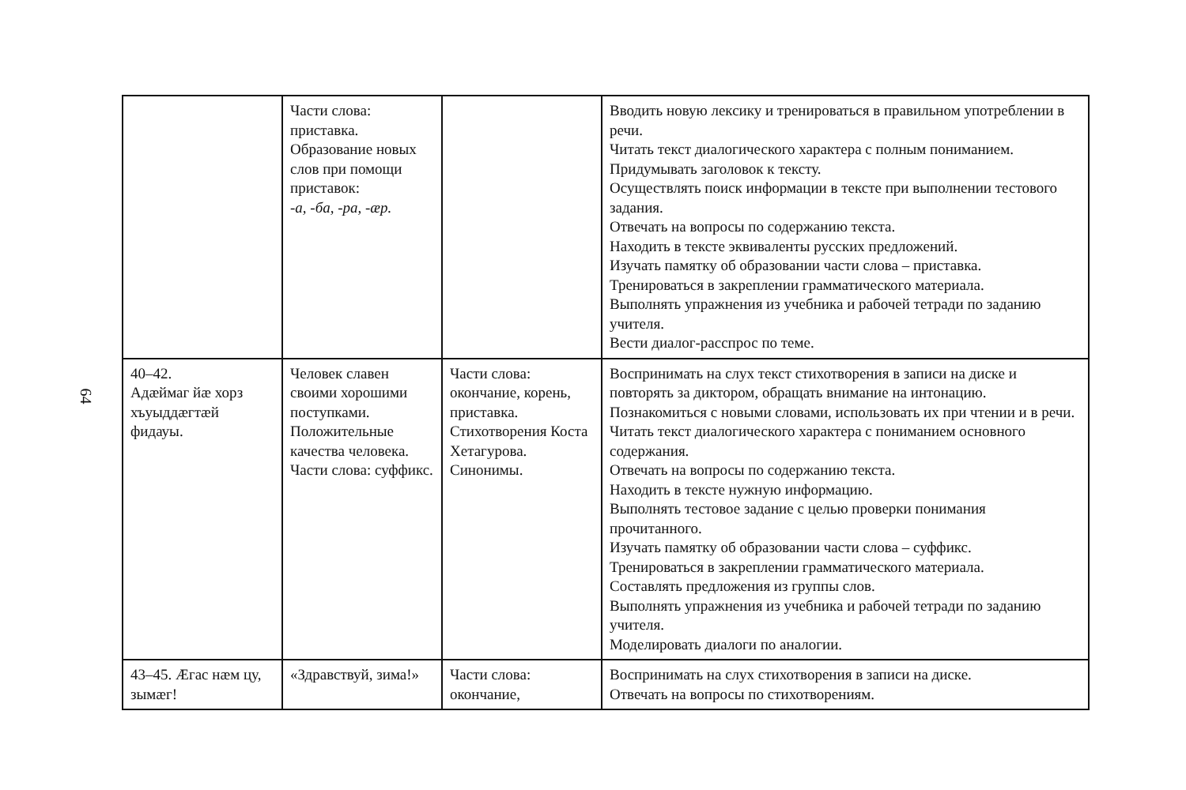64
| | Части слова: приставка. Образование новых слов при помощи приставок: -а, -ба, -ра, -ӕр. | | Вводить новую лексику и тренироваться в правильном употреблении в речи. Читать текст диалогического характера с полным пониманием. Придумывать заголовок к тексту. Осуществлять поиск информации в тексте при выполнении тестового задания. Отвечать на вопросы по содержанию текста. Находить в тексте эквиваленты русских предложений. Изучать памятку об образовании части слова – приставка. Тренироваться в закреплении грамматического материала. Выполнять упражнения из учебника и рабочей тетради по заданию учителя. Вести диалог-расспрос по теме. |
| 40–42. Адӕймаг йӕ хорз хъуыддӕгтӕй фидауы. | Человек славен своими хорошими поступками. Положительные качества человека. Части слова: суффикс. | Части слова: окончание, корень, приставка. Стихотворения Коста Хетагурова. Синонимы. | Воспринимать на слух текст стихотворения в записи на диске и повторять за диктором, обращать внимание на интонацию. Познакомиться с новыми словами, использовать их при чтении и в речи. Читать текст диалогического характера с пониманием основного содержания. Отвечать на вопросы по содержанию текста. Находить в тексте нужную информацию. Выполнять тестовое задание с целью проверки понимания прочитанного. Изучать памятку об образовании части слова – суффикс. Тренироваться в закреплении грамматического материала. Составлять предложения из группы слов. Выполнять упражнения из учебника и рабочей тетради по заданию учителя. Моделировать диалоги по аналогии. |
| 43–45. Ӕгас нӕм цу, зымӕг! | «Здравствуй, зима!» | Части слова: окончание, | Воспринимать на слух стихотворения в записи на диске. Отвечать на вопросы по стихотворениям. |